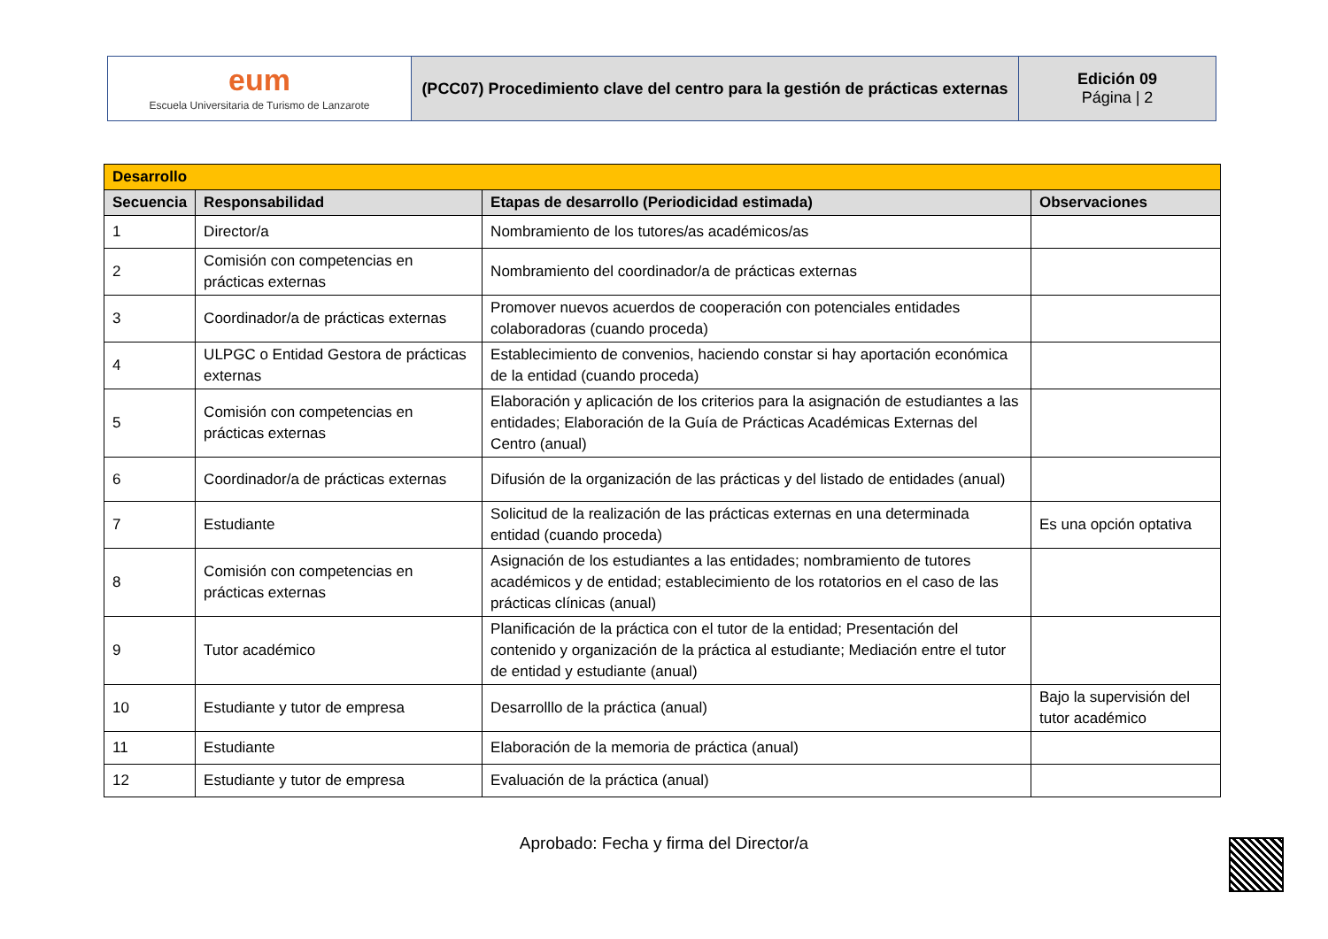| eum Escuela Universitaria de Turismo de Lanzarote | (PCC07) Procedimiento clave del centro para la gestión de prácticas externas | Edición 09 Página / 2 |
| Desarrollo | | | |
| Secuencia | Responsabilidad | Etapas de desarrollo (Periodicidad estimada) | Observaciones |
| 1 | Director/a | Nombramiento de los tutores/as académicos/as | |
| 2 | Comisión con competencias en prácticas externas | Nombramiento del coordinador/a de prácticas externas | |
| 3 | Coordinador/a de prácticas externas | Promover nuevos acuerdos de cooperación con potenciales entidades colaboradoras (cuando proceda) | |
| 4 | ULPGC o Entidad Gestora de prácticas externas | Establecimiento de convenios, haciendo constar si hay aportación económica de la entidad (cuando proceda) | |
| 5 | Comisión con competencias en prácticas externas | Elaboración y aplicación de los criterios para la asignación de estudiantes a las entidades; Elaboración de la Guía de Prácticas Académicas Externas del Centro (anual) | |
| 6 | Coordinador/a de prácticas externas | Difusión de la organización de las prácticas y del listado de entidades (anual) | |
| 7 | Estudiante | Solicitud de la realización de las prácticas externas en una determinada entidad (cuando proceda) | Es una opción optativa |
| 8 | Comisión con competencias en prácticas externas | Asignación de los estudiantes a las entidades; nombramiento de tutores académicos y de entidad; establecimiento de los rotatorios en el caso de las prácticas clínicas (anual) | |
| 9 | Tutor académico | Planificación de la práctica con el tutor de la entidad; Presentación del contenido y organización de la práctica al estudiante; Mediación entre el tutor de entidad y estudiante (anual) | |
| 10 | Estudiante y tutor de empresa | Desarrolllo de la práctica (anual) | Bajo la supervisión del tutor académico |
| 11 | Estudiante | Elaboración de la memoria de práctica (anual) | |
| 12 | Estudiante y tutor de empresa | Evaluación de la práctica (anual) | |
Aprobado: Fecha y firma del Director/a